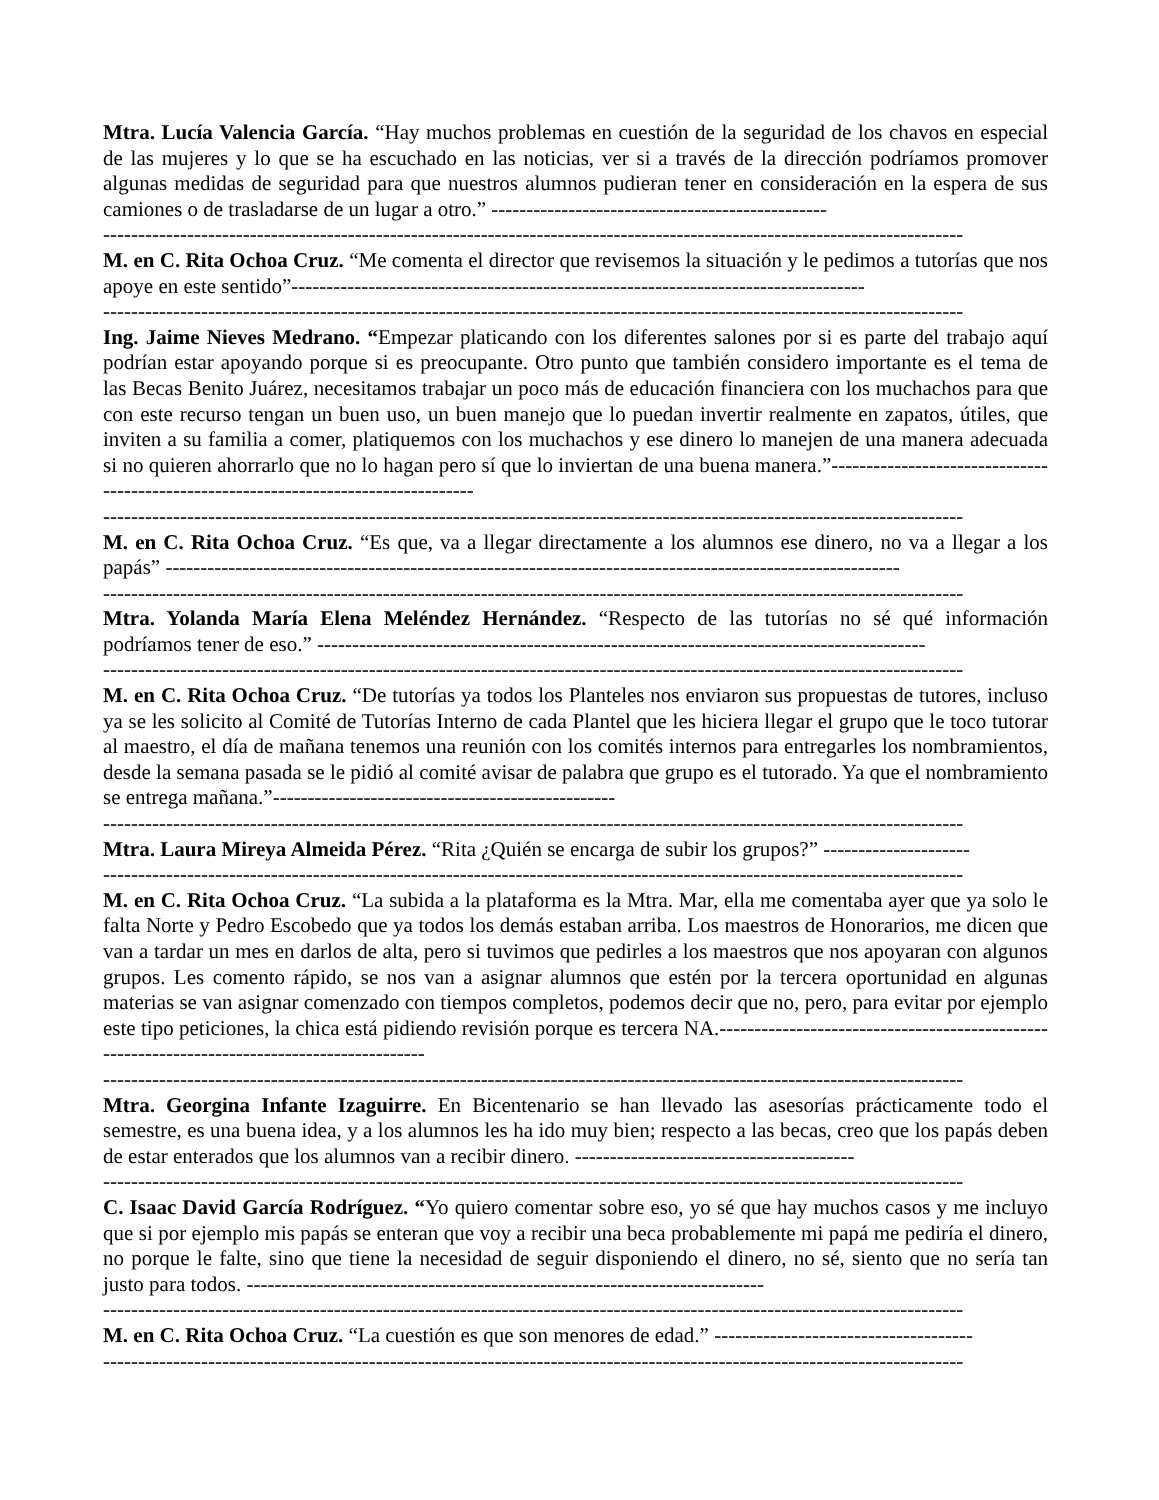Mtra. Lucía Valencia García. “Hay muchos problemas en cuestión de la seguridad de los chavos en especial de las mujeres y lo que se ha escuchado en las noticias, ver si a través de la dirección podríamos promover algunas medidas de seguridad para que nuestros alumnos pudieran tener en consideración en la espera de sus camiones o de trasladarse de un lugar a otro.” ------------------------------------------------
---------------------------------------------------------------------------------------------------------------------------
M. en C. Rita Ochoa Cruz. “Me comenta el director que revisemos la situación y le pedimos a tutorías que nos apoye en este sentido”----------------------------------------------------------------------------------
---------------------------------------------------------------------------------------------------------------------------
Ing. Jaime Nieves Medrano. “Empezar platicando con los diferentes salones por si es parte del trabajo aquí podrían estar apoyando porque si es preocupante. Otro punto que también considero importante es el tema de las Becas Benito Juárez, necesitamos trabajar un poco más de educación financiera con los muchachos para que con este recurso tengan un buen uso, un buen manejo que lo puedan invertir realmente en zapatos, útiles, que inviten a su familia a comer, platiquemos con los muchachos y ese dinero lo manejen de una manera adecuada si no quieren ahorrarlo que no lo hagan pero sí que lo inviertan de una buena manera.”------------------------------------------------------------------------------------
---------------------------------------------------------------------------------------------------------------------------
M. en C. Rita Ochoa Cruz. “Es que, va a llegar directamente a los alumnos ese dinero, no va a llegar a los papás” ---------------------------------------------------------------------------------------------------------
---------------------------------------------------------------------------------------------------------------------------
Mtra. Yolanda María Elena Meléndez Hernández. “Respecto de las tutorías no sé qué información podríamos tener de eso.” ---------------------------------------------------------------------------------------
---------------------------------------------------------------------------------------------------------------------------
M. en C. Rita Ochoa Cruz. “De tutorías ya todos los Planteles nos enviaron sus propuestas de tutores, incluso ya se les solicito al Comité de Tutorías Interno de cada Plantel que les hiciera llegar el grupo que le toco tutorar al maestro, el día de mañana tenemos una reunión con los comités internos para entregarles los nombramientos, desde la semana pasada se le pidió al comité avisar de palabra que grupo es el tutorado. Ya que el nombramiento se entrega mañana.”-------------------------------------------------
---------------------------------------------------------------------------------------------------------------------------
Mtra. Laura Mireya Almeida Pérez. “Rita ¿Quién se encarga de subir los grupos?” ---------------------
---------------------------------------------------------------------------------------------------------------------------
M. en C. Rita Ochoa Cruz. “La subida a la plataforma es la Mtra. Mar, ella me comentaba ayer que ya solo le falta Norte y Pedro Escobedo que ya todos los demás estaban arriba. Los maestros de Honorarios, me dicen que van a tardar un mes en darlos de alta, pero si tuvimos que pedirles a los maestros que nos apoyaran con algunos grupos. Les comento rápido, se nos van a asignar alumnos que estén por la tercera oportunidad en algunas materias se van asignar comenzado con tiempos completos, podemos decir que no, pero, para evitar por ejemplo este tipo peticiones, la chica está pidiendo revisión porque es tercera NA.---------------------------------------------------------------------------------------------
---------------------------------------------------------------------------------------------------------------------------
Mtra. Georgina Infante Izaguirre. En Bicentenario se han llevado las asesorías prácticamente todo el semestre, es una buena idea, y a los alumnos les ha ido muy bien; respecto a las becas, creo que los papás deben de estar enterados que los alumnos van a recibir dinero. ----------------------------------------
---------------------------------------------------------------------------------------------------------------------------
C. Isaac David García Rodríguez. “Yo quiero comentar sobre eso, yo sé que hay muchos casos y me incluyo que si por ejemplo mis papás se enteran que voy a recibir una beca probablemente mi papá me pediría el dinero, no porque le falte, sino que tiene la necesidad de seguir disponiendo el dinero, no sé, siento que no sería tan justo para todos. --------------------------------------------------------------------------
---------------------------------------------------------------------------------------------------------------------------
M. en C. Rita Ochoa Cruz. “La cuestión es que son menores de edad.” -------------------------------------
---------------------------------------------------------------------------------------------------------------------------